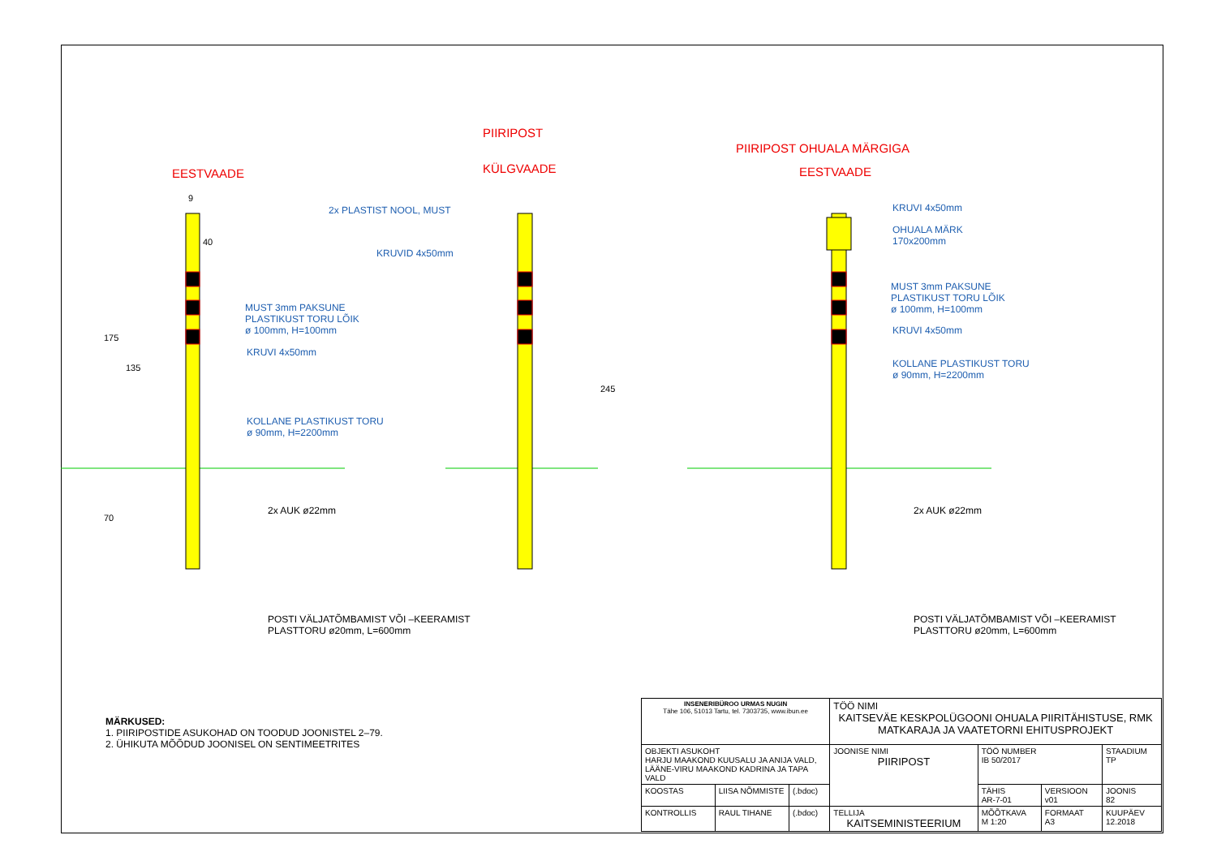PIIRIPOST
EESTVAADE KÜLGVAADE
PIIRIPOST OHUALA MÄRGIGA
EESTVAADE
2x PLASTIST NOOL, MUST
KRUVID 4x50mm
MUST 3mm PAKSUNE
PLASTIKUST TORU LÕIK
ø 100mm, H=100mm
KRUVI 4x50mm
KOLLANE PLASTIKUST TORU
ø 90mm, H=2200mm
2x AUK ø22mm
POSTI VÄLJATÕMBAMIST VÕI –KEERAMIST
PLASTTORU ø20mm, L=600mm
KRUVI 4x50mm
OHUALA MÄRK
170x200mm
MUST 3mm PAKSUNE
PLASTIKUST TORU LÕIK
ø 100mm, H=100mm
KRUVI 4x50mm
KOLLANE PLASTIKUST TORU
ø 90mm, H=2200mm
2x AUK ø22mm
POSTI VÄLJATÕMBAMIST VÕI –KEERAMIST
PLASTTORU ø20mm, L=600mm
175
135
245
70
9
40
MÄRKUSED:
1. PIIRIPOSTIDE ASUKOHAD ON TOODUD JOONISTEL 2–79.
2. ÜHIKUTA MÕÕDUD JOONISEL ON SENTIMEETRITES
| INSENERIBÜROO URMAS NUGIN Tähe 106, 51013 Tartu, tel. 7303735, www.ibun.ee | | | TÖÖ NIMI KAITSEVÄE KESKPOLÜGOONI OHUALA PIIRITÄHISTUSE, RMK MATKARAJA JA VAATETORNI EHITUSPROJEKT | | | |
| OBJEKTI ASUKOHT HARJU MAAKOND KUUSALU JA ANIJA VALD, LÄÄNE-VIRU MAAKOND KADRINA JA TAPA VALD | | | JOONISE NIMI PIIRIPOST | TÖÖ NUMBER IB 50/2017 | | STAADIUM TP |
| KOOSTAS | LIISA NÕMMISTE | (.bdoc) | | TÄHIS AR-7-01 | VERSIOON v01 | JOONIS 82 |
| KONTROLLIS | RAUL TIHANE | (.bdoc) | TELLIJA KAITSEMINISTEERIUM | MÕÕTKAVA M 1:20 | FORMAAT A3 | KUUPÄEV 12.2018 |